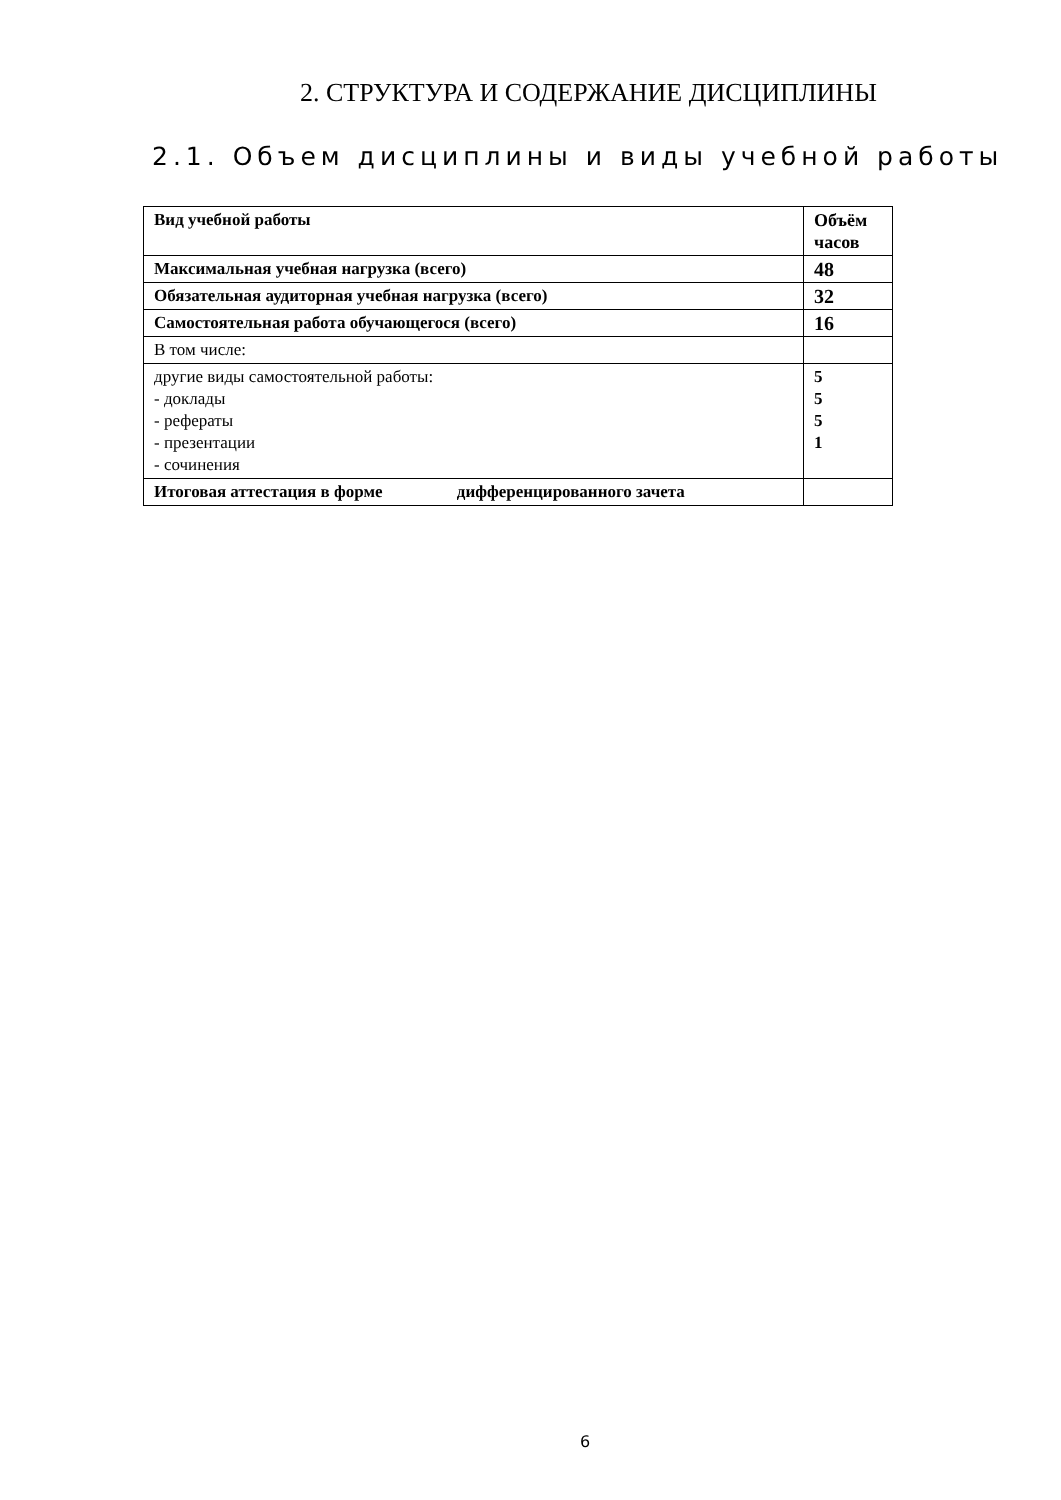2. СТРУКТУРА И СОДЕРЖАНИЕ ДИСЦИПЛИНЫ
2.1. Объем дисциплины и виды учебной работы
| Вид учебной работы | Объём часов |
| --- | --- |
| Максимальная учебная нагрузка (всего) | 48 |
| Обязательная аудиторная учебная нагрузка (всего) | 32 |
| Самостоятельная работа обучающегося (всего) | 16 |
| В том числе: | |
| другие виды самостоятельной работы: - доклады - рефераты - презентации - сочинения | 5 5 5 1 |
| Итоговая аттестация в форме дифференцированного зачета | |
6